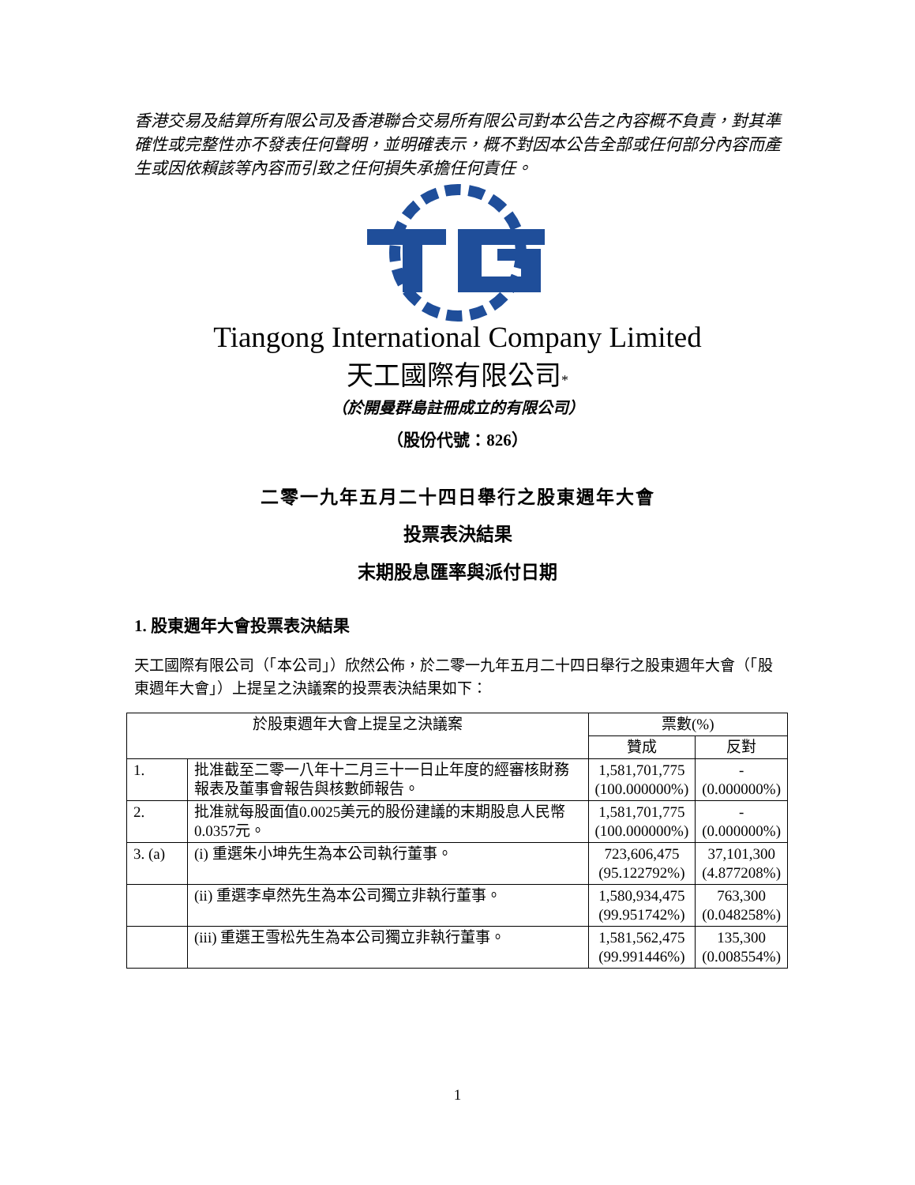香港交易及結算所有限公司及香港聯合交易所有限公司對本公告之內容概不負責，對其準確性或完整性亦不發表任何聲明，並明確表示，概不對因本公告全部或任何部分內容而產生或因依賴該等內容而引致之任何損失承擔任何責任。
Tiangong International Company Limited
天工國際有限公司*
（於開曼群島註冊成立的有限公司）
（股份代號：826）
二零一九年五月二十四日舉行之股東週年大會
投票表決結果
末期股息匯率與派付日期
1. 股東週年大會投票表決結果
天工國際有限公司（「本公司」）欣然公佈，於二零一九年五月二十四日舉行之股東週年大會（「股東週年大會」）上提呈之決議案的投票表決結果如下：
| 於股東週年大會上提呈之決議案 | | 票數(%) | |
| --- | --- | --- | --- |
| | | 贊成 | 反對 |
| 1. | 批准截至二零一八年十二月三十一日止年度的經審核財務報表及董事會報告與核數師報告。 | 1,581,701,775 (100.000000%) | - (0.000000%) |
| 2. | 批准就每股面值0.0025美元的股份建議的末期股息人民幣0.0357元。 | 1,581,701,775 (100.000000%) | - (0.000000%) |
| 3. (a) | (i) 重選朱小坤先生為本公司執行董事。 | 723,606,475 (95.122792%) | 37,101,300 (4.877208%) |
| | (ii) 重選李卓然先生為本公司獨立非執行董事。 | 1,580,934,475 (99.951742%) | 763,300 (0.048258%) |
| | (iii) 重選王雪松先生為本公司獨立非執行董事。 | 1,581,562,475 (99.991446%) | 135,300 (0.008554%) |
1